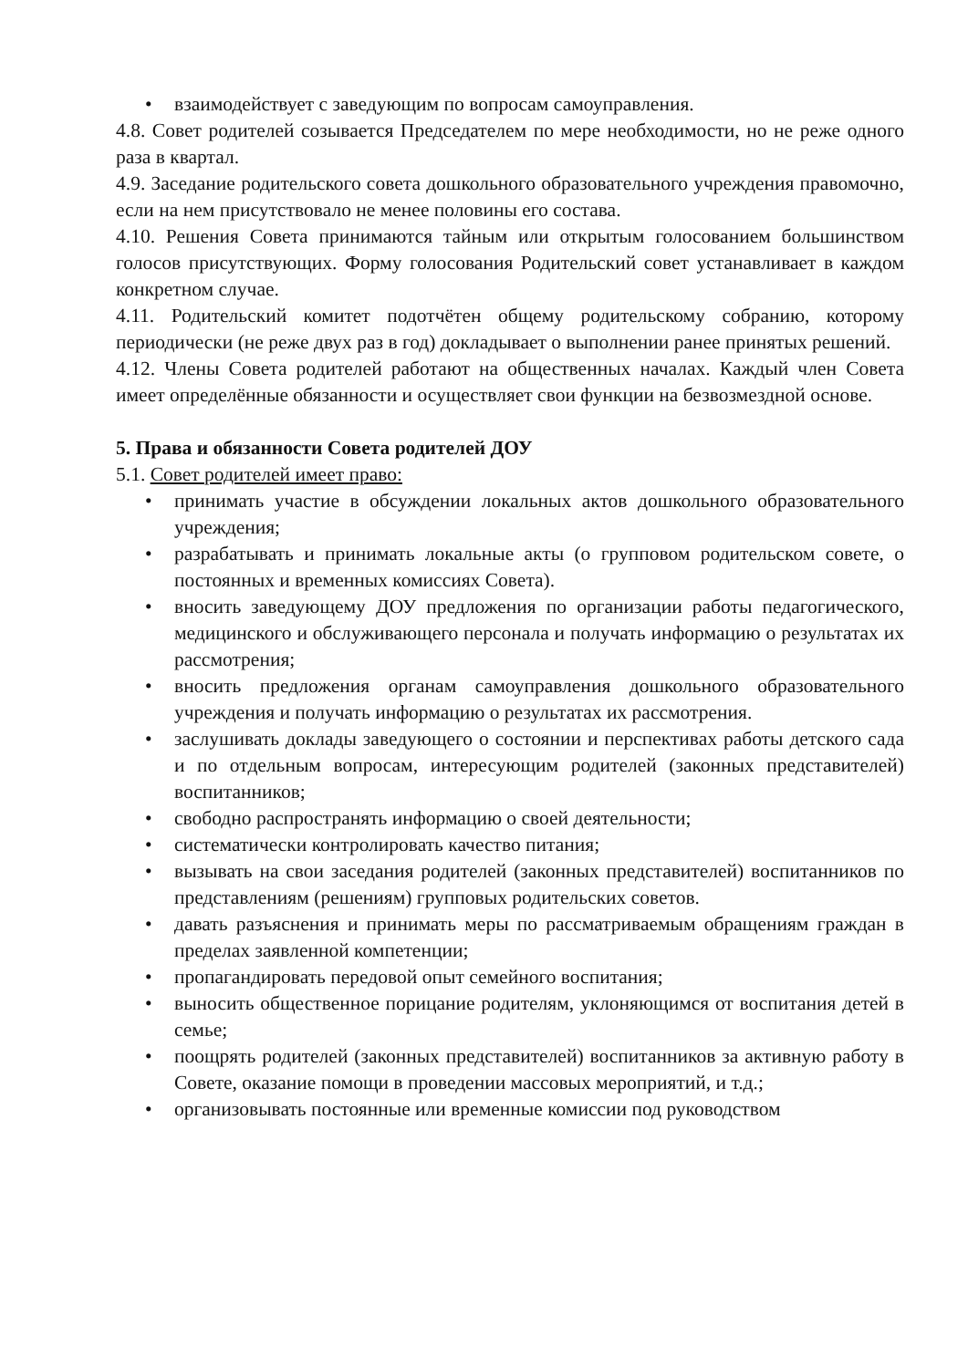• взаимодействует с заведующим по вопросам самоуправления.
4.8. Совет родителей созывается Председателем по мере необходимости, но не реже одного раза в квартал.
4.9. Заседание родительского совета дошкольного образовательного учреждения правомочно, если на нем присутствовало не менее половины его состава.
4.10. Решения Совета принимаются тайным или открытым голосованием большинством голосов присутствующих. Форму голосования Родительский совет устанавливает в каждом конкретном случае.
4.11. Родительский комитет подотчётен общему родительскому собранию, которому периодически (не реже двух раз в год) докладывает о выполнении ранее принятых решений.
4.12. Члены Совета родителей работают на общественных началах. Каждый член Совета имеет определённые обязанности и осуществляет свои функции на безвозмездной основе.
5. Права и обязанности Совета родителей ДОУ
5.1. Совет родителей имеет право:
• принимать участие в обсуждении локальных актов дошкольного образовательного учреждения;
• разрабатывать и принимать локальные акты (о групповом родительском совете, о постоянных и временных комиссиях Совета).
• вносить заведующему ДОУ предложения по организации работы педагогического, медицинского и обслуживающего персонала и получать информацию о результатах их рассмотрения;
• вносить предложения органам самоуправления дошкольного образовательного учреждения и получать информацию о результатах их рассмотрения.
• заслушивать доклады заведующего о состоянии и перспективах работы детского сада и по отдельным вопросам, интересующим родителей (законных представителей) воспитанников;
• свободно распространять информацию о своей деятельности;
• систематически контролировать качество питания;
• вызывать на свои заседания родителей (законных представителей) воспитанников по представлениям (решениям) групповых родительских советов.
• давать разъяснения и принимать меры по рассматриваемым обращениям граждан в пределах заявленной компетенции;
• пропагандировать передовой опыт семейного воспитания;
• выносить общественное порицание родителям, уклоняющимся от воспитания детей в семье;
• поощрять родителей (законных представителей) воспитанников за активную работу в Совете, оказание помощи в проведении массовых мероприятий, и т.д.;
• организовывать постоянные или временные комиссии под руководством